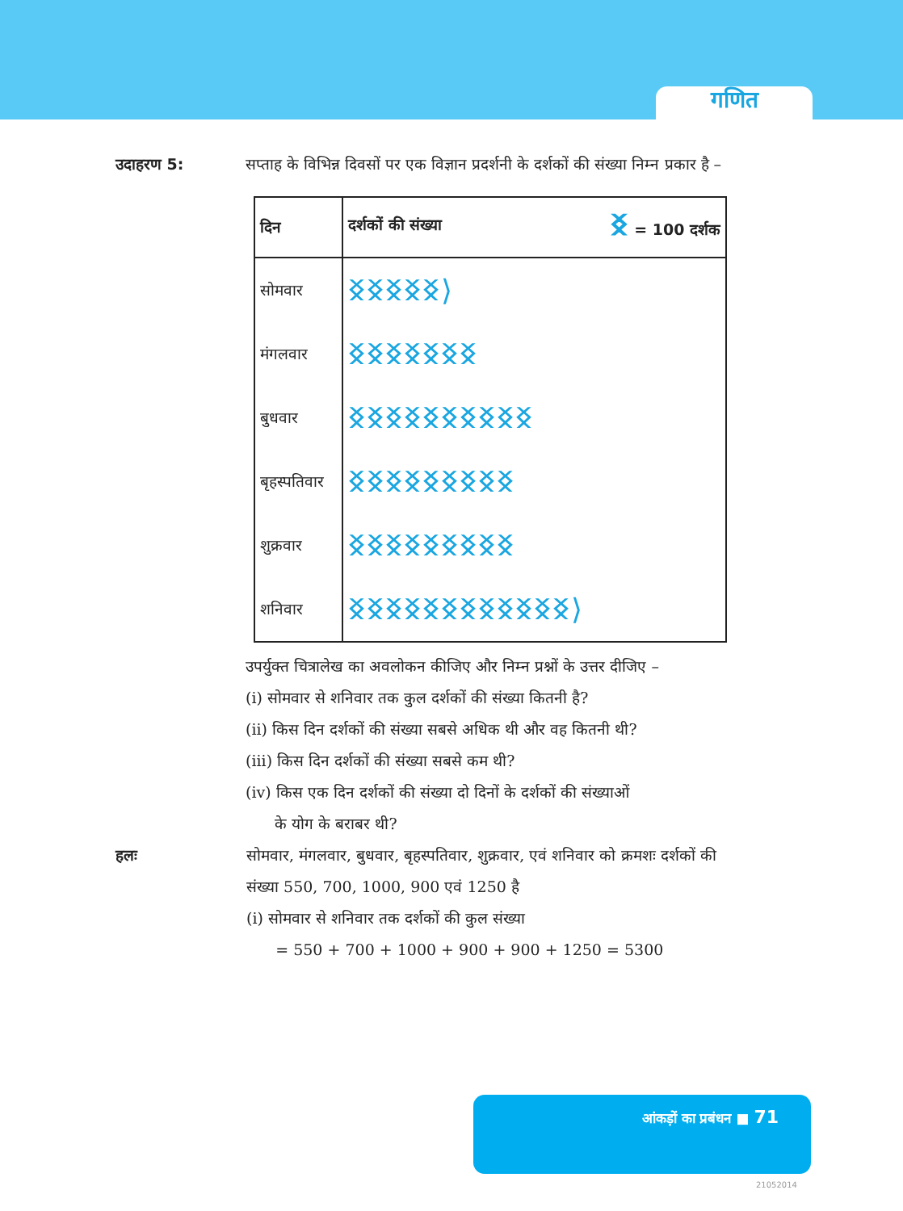गणित
उदाहरण 5: सप्ताह के विभिन्न दिवसों पर एक विज्ञान प्रदर्शनी के दर्शकों की संख्या निम्न प्रकार है –
| दिन | दर्शकों की संख्या ᛝ = 100 दर्शक |
| --- | --- |
| सोमवार | ᛝᛝᛝᛝᛝ⟩ |
| मंगलवार | ᛝᛝᛝᛝᛝᛝᛝ |
| बुधवार | ᛝᛝᛝᛝᛝᛝᛝᛝᛝᛝ |
| बृहस्पतिवार | ᛝᛝᛝᛝᛝᛝᛝᛝᛝ |
| शुक्रवार | ᛝᛝᛝᛝᛝᛝᛝᛝᛝ |
| शनिवार | ᛝᛝᛝᛝᛝᛝᛝᛝᛝᛝᛝᛝ⟩ |
उपर्युक्त चित्रालेख का अवलोकन कीजिए और निम्न प्रश्नों के उत्तर दीजिए –
(i) सोमवार से शनिवार तक कुल दर्शकों की संख्या कितनी है?
(ii) किस दिन दर्शकों की संख्या सबसे अधिक थी और वह कितनी थी?
(iii) किस दिन दर्शकों की संख्या सबसे कम थी?
(iv) किस एक दिन दर्शकों की संख्या दो दिनों के दर्शकों की संख्याओं
के योग के बराबर थी?
हलः सोमवार, मंगलवार, बुधवार, बृहस्पतिवार, शुक्रवार, एवं शनिवार को क्रमशः दर्शकों की संख्या 550, 700, 1000, 900 एवं 1250 है
(i) सोमवार से शनिवार तक दर्शकों की कुल संख्या
= 550 + 700 + 1000 + 900 + 900 + 1250 = 5300
आंकड़ों का प्रबंधन ■ 71
21052014